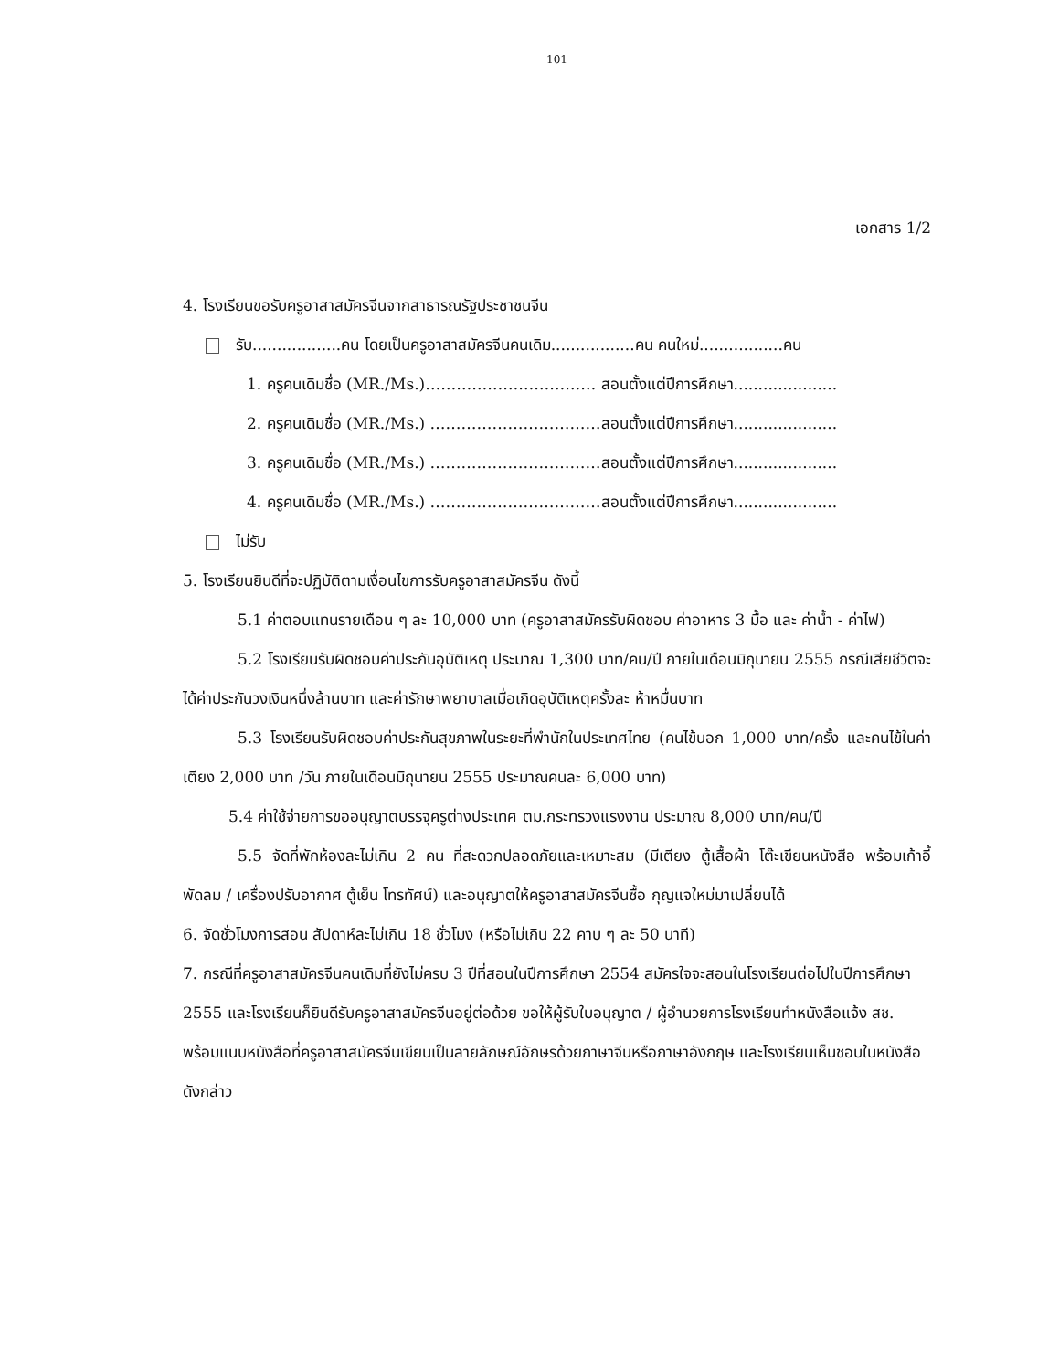101
เอกสาร 1/2
4. โรงเรียนขอรับครูอาสาสมัครจีนจากสาธารณรัฐประชาชนจีน
รับ..................คน โดยเป็นครูอาสาสมัครจีนคนเดิม.................คน คนใหม่.................คน
1. ครูคนเดิมชื่อ (MR./Ms.)…………………………… สอนตั้งแต่ปีการศึกษา.....................
2. ครูคนเดิมชื่อ (MR./Ms.) ……………………………สอนตั้งแต่ปีการศึกษา.....................
3. ครูคนเดิมชื่อ (MR./Ms.) ……………………………สอนตั้งแต่ปีการศึกษา.....................
4. ครูคนเดิมชื่อ (MR./Ms.) ……………………………สอนตั้งแต่ปีการศึกษา.....................
ไม่รับ
5. โรงเรียนยินดีที่จะปฏิบัติตามเงื่อนไขการรับครูอาสาสมัครจีน ดังนี้
5.1 ค่าตอบแทนรายเดือน ๆ ละ 10,000 บาท (ครูอาสาสมัครรับผิดชอบ ค่าอาหาร 3 มื้อ และ ค่าน้ำ - ค่าไฟ)
5.2 โรงเรียนรับผิดชอบค่าประกันอุบัติเหตุ ประมาณ 1,300 บาท/คน/ปี ภายในเดือนมิถุนายน 2555 กรณีเสียชีวิตจะได้ค่าประกันวงเงินหนึ่งล้านบาท และค่ารักษาพยาบาลเมื่อเกิดอุบัติเหตุครั้งละ ห้าหมื่นบาท
5.3 โรงเรียนรับผิดชอบค่าประกันสุขภาพในระยะที่พำนักในประเทศไทย (คนไข้นอก 1,000 บาท/ครั้ง และคนไข้ในค่าเตียง 2,000 บาท /วัน ภายในเดือนมิถุนายน 2555 ประมาณคนละ 6,000 บาท)
5.4 ค่าใช้จ่ายการขออนุญาตบรรจุครูต่างประเทศ ตม.กระทรวงแรงงาน ประมาณ 8,000 บาท/คน/ปี
5.5 จัดที่พักห้องละไม่เกิน 2 คน ที่สะดวกปลอดภัยและเหมาะสม (มีเตียง ตู้เสื้อผ้า โต๊ะเขียนหนังสือ พร้อมเก้าอี้ พัดลม / เครื่องปรับอากาศ ตู้เย็น โทรทัศน์) และอนุญาตให้ครูอาสาสมัครจีนซื้อ กุญแจใหม่มาเปลี่ยนได้
6. จัดชั่วโมงการสอน สัปดาห์ละไม่เกิน 18 ชั่วโมง (หรือไม่เกิน 22 คาบ ๆ ละ 50 นาที)
7. กรณีที่ครูอาสาสมัครจีนคนเดิมที่ยังไม่ครบ 3 ปีที่สอนในปีการศึกษา 2554 สมัครใจจะสอนในโรงเรียนต่อไปในปีการศึกษา 2555 และโรงเรียนก็ยินดีรับครูอาสาสมัครจีนอยู่ต่อด้วย ขอให้ผู้รับใบอนุญาต / ผู้อำนวยการโรงเรียนทำหนังสือแจ้ง สช. พร้อมแนบหนังสือที่ครูอาสาสมัครจีนเขียนเป็นลายลักษณ์อักษรด้วยภาษาจีนหรือภาษาอังกฤษ และโรงเรียนเห็นชอบในหนังสือดังกล่าว